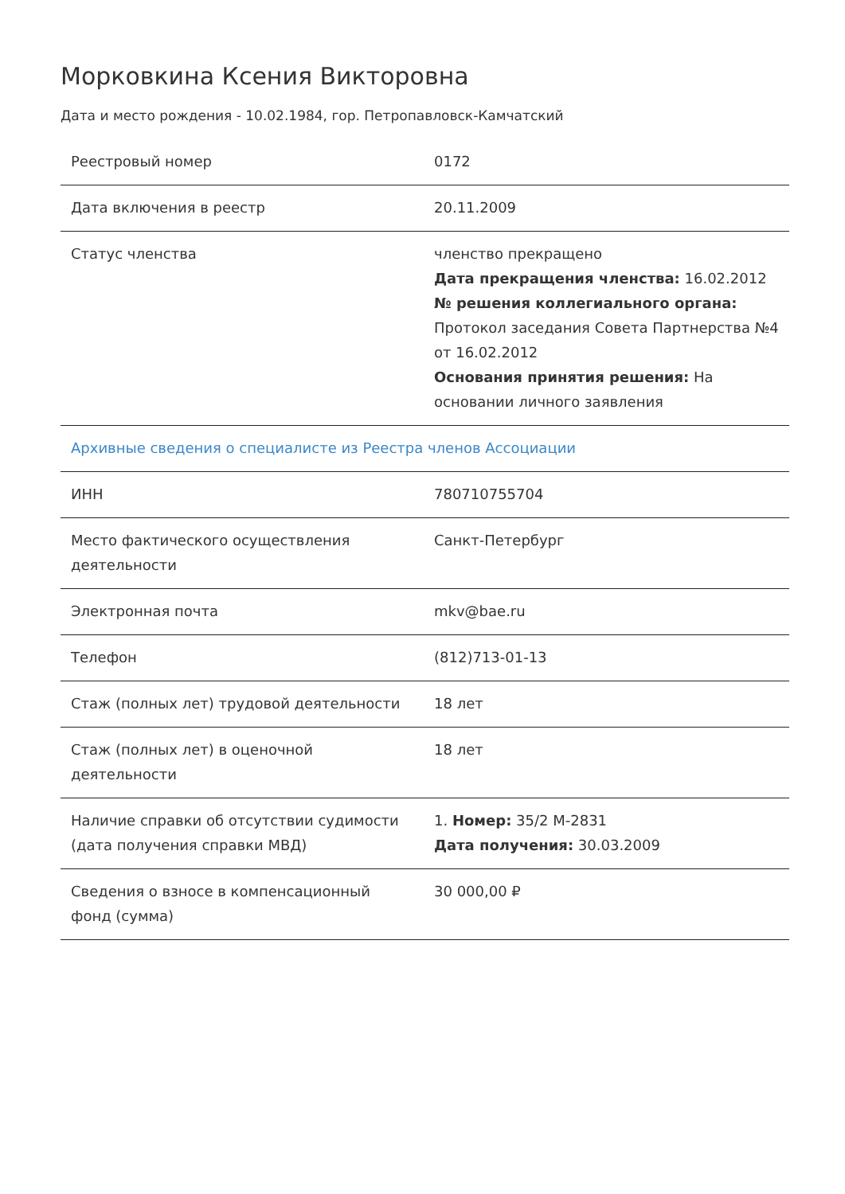Морковкина Ксения Викторовна
Дата и место рождения - 10.02.1984, гор. Петропавловск-Камчатский
| Реестровый номер | 0172 |
| Дата включения в реестр | 20.11.2009 |
| Статус членства | членство прекращено Дата прекращения членства: 16.02.2012 № решения коллегиального органа: Протокол заседания Совета Партнерства №4 от 16.02.2012 Основания принятия решения: На основании личного заявления |
| Архивные сведения о специалисте из Реестра членов Ассоциации | |
| ИНН | 780710755704 |
| Место фактического осуществления деятельности | Санкт-Петербург |
| Электронная почта | mkv@bae.ru |
| Телефон | (812)713-01-13 |
| Стаж (полных лет) трудовой деятельности | 18 лет |
| Стаж (полных лет) в оценочной деятельности | 18 лет |
| Наличие справки об отсутствии судимости (дата получения справки МВД) | 1. Номер: 35/2 М-2831 Дата получения: 30.03.2009 |
| Сведения о взносе в компенсационный фонд (сумма) | 30 000,00 ₽ |